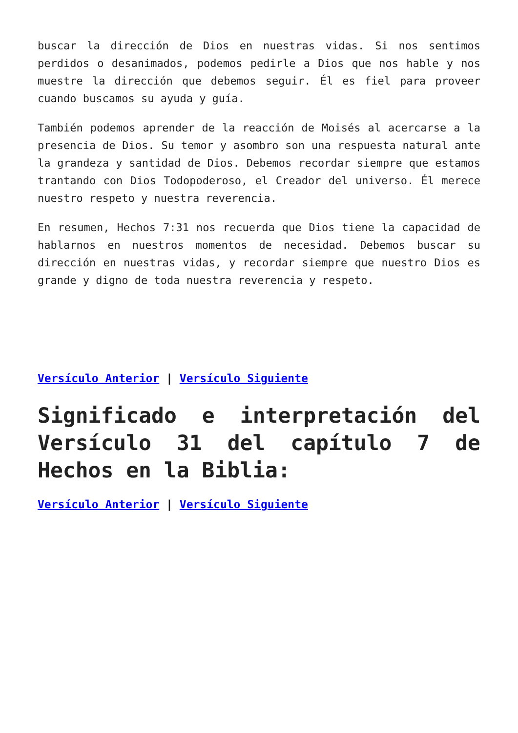buscar la dirección de Dios en nuestras vidas. Si nos sentimos perdidos o desanimados, podemos pedirle a Dios que nos hable y nos muestre la dirección que debemos seguir. Él es fiel para proveer cuando buscamos su ayuda y guía.
También podemos aprender de la reacción de Moisés al acercarse a la presencia de Dios. Su temor y asombro son una respuesta natural ante la grandeza y santidad de Dios. Debemos recordar siempre que estamos trantando con Dios Todopoderoso, el Creador del universo. Él merece nuestro respeto y nuestra reverencia.
En resumen, Hechos 7:31 nos recuerda que Dios tiene la capacidad de hablarnos en nuestros momentos de necesidad. Debemos buscar su dirección en nuestras vidas, y recordar siempre que nuestro Dios es grande y digno de toda nuestra reverencia y respeto.
Versículo Anterior | Versículo Siguiente
Significado e interpretación del Versículo 31 del capítulo 7 de Hechos en la Biblia:
Versículo Anterior | Versículo Siguiente